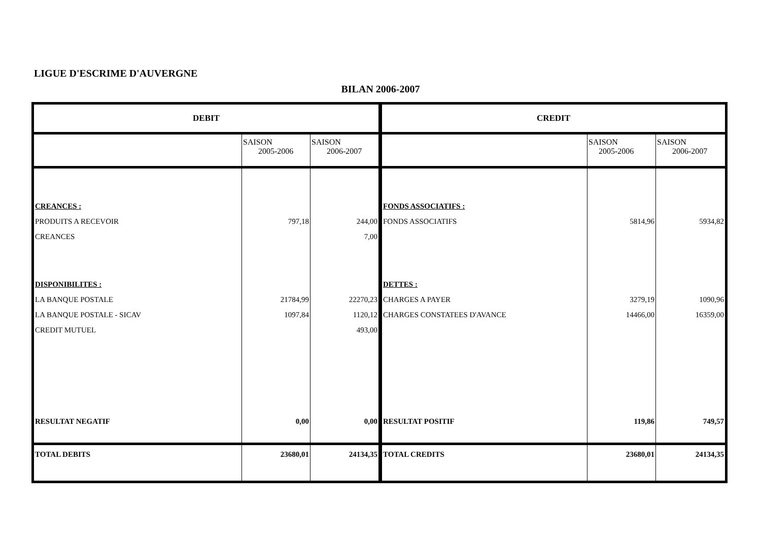LIGUE D'ESCRIME D'AUVERGNE
BILAN 2006-2007
| DEBIT | | | CREDIT | | |
| --- | --- | --- | --- | --- | --- |
| | SAISON 2005-2006 | SAISON 2006-2007 | | SAISON 2005-2006 | SAISON 2006-2007 |
| CREANCES : | | | FONDS ASSOCIATIFS : | | |
| PRODUITS A RECEVOIR | 797,18 | 244,00 | FONDS ASSOCIATIFS | 5814,96 | 5934,82 |
| CREANCES | | 7,00 | | | |
| DISPONIBILITES : | | | DETTES : | | |
| LA BANQUE POSTALE | 21784,99 | 22270,23 | CHARGES A PAYER | 3279,19 | 1090,96 |
| LA BANQUE POSTALE - SICAV | 1097,84 | 1120,12 | CHARGES CONSTATEES D'AVANCE | 14466,00 | 16359,00 |
| CREDIT MUTUEL | | 493,00 | | | |
| RESULTAT NEGATIF | 0,00 | 0,00 | RESULTAT POSITIF | 119,86 | 749,57 |
| TOTAL DEBITS | 23680,01 | 24134,35 | TOTAL CREDITS | 23680,01 | 24134,35 |